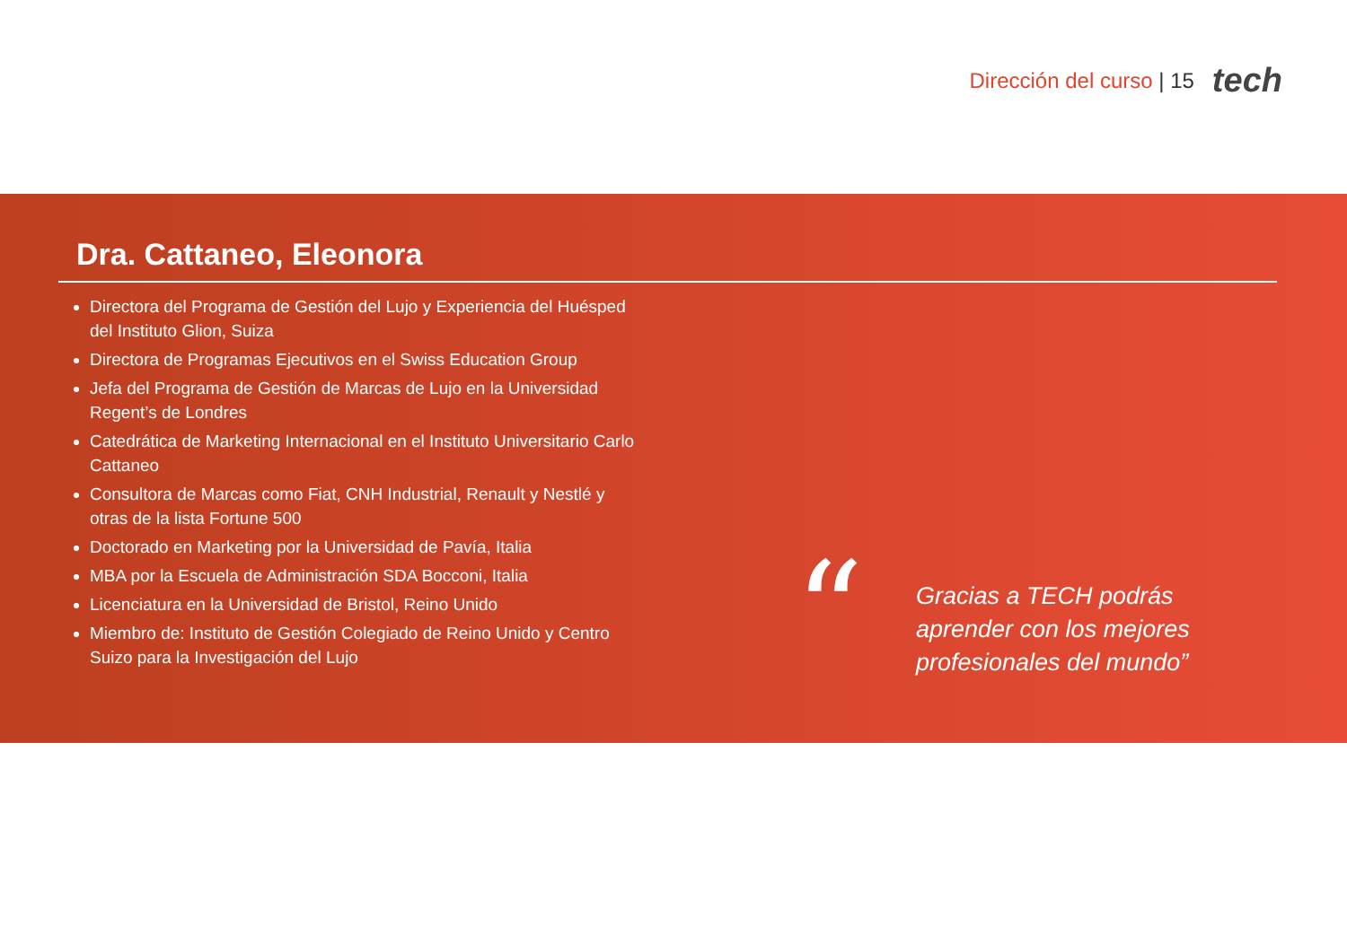Dirección del curso | 15 tech
Dra. Cattaneo, Eleonora
Directora del Programa de Gestión del Lujo y Experiencia del Huésped del Instituto Glion, Suiza
Directora de Programas Ejecutivos en el Swiss Education Group
Jefa del Programa de Gestión de Marcas de Lujo en la Universidad Regent’s de Londres
Catedrática de Marketing Internacional en el Instituto Universitario Carlo Cattaneo
Consultora de Marcas como Fiat, CNH Industrial, Renault y Nestlé y otras de la lista Fortune 500
Doctorado en Marketing por la Universidad de Pavía, Italia
MBA por la Escuela de Administración SDA Bocconi, Italia
Licenciatura en la Universidad de Bristol, Reino Unido
Miembro de: Instituto de Gestión Colegiado de Reino Unido y Centro Suizo para la Investigación del Lujo
“
Gracias a TECH podrás aprender con los mejores profesionales del mundo”